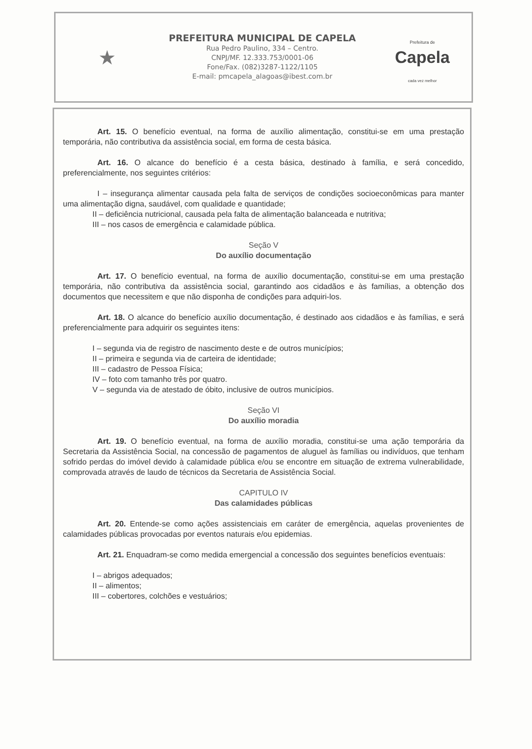★
PREFEITURA MUNICIPAL DE CAPELA
Rua Pedro Paulino, 334 – Centro.
CNPJ/MF. 12.333.753/0001-06
Fone/Fax. (082)3287-1122/1105
E-mail: pmcapela_alagoas@ibest.com.br
Prefeitura de
Capela
cada vez melhor
Art. 15. O benefício eventual, na forma de auxílio alimentação, constitui-se em uma prestação temporária, não contributiva da assistência social, em forma de cesta básica.
Art. 16. O alcance do benefício é a cesta básica, destinado à família, e será concedido, preferencialmente, nos seguintes critérios:
I – insegurança alimentar causada pela falta de serviços de condições socioeconômicas para manter uma alimentação digna, saudável, com qualidade e quantidade;
II – deficiência nutricional, causada pela falta de alimentação balanceada e nutritiva;
III – nos casos de emergência e calamidade pública.
Seção V
Do auxílio documentação
Art. 17. O benefício eventual, na forma de auxílio documentação, constitui-se em uma prestação temporária, não contributiva da assistência social, garantindo aos cidadãos e às famílias, a obtenção dos documentos que necessitem e que não disponha de condições para adquiri-los.
Art. 18. O alcance do benefício auxílio documentação, é destinado aos cidadãos e às famílias, e será preferencialmente para adquirir os seguintes itens:
I – segunda via de registro de nascimento deste e de outros municípios;
II – primeira e segunda via de carteira de identidade;
III – cadastro de Pessoa Física;
IV – foto com tamanho três por quatro.
V – segunda via de atestado de óbito, inclusive de outros municípios.
Seção VI
Do auxílio moradia
Art. 19. O benefício eventual, na forma de auxílio moradia, constitui-se uma ação temporária da Secretaria da Assistência Social, na concessão de pagamentos de aluguel às famílias ou indivíduos, que tenham sofrido perdas do imóvel devido à calamidade pública e/ou se encontre em situação de extrema vulnerabilidade, comprovada através de laudo de técnicos da Secretaria de Assistência Social.
CAPITULO IV
Das calamidades públicas
Art. 20. Entende-se como ações assistenciais em caráter de emergência, aquelas provenientes de calamidades públicas provocadas por eventos naturais e/ou epidemias.
Art. 21. Enquadram-se como medida emergencial a concessão dos seguintes benefícios eventuais:
I – abrigos adequados;
II – alimentos;
III – cobertores, colchões e vestuários;